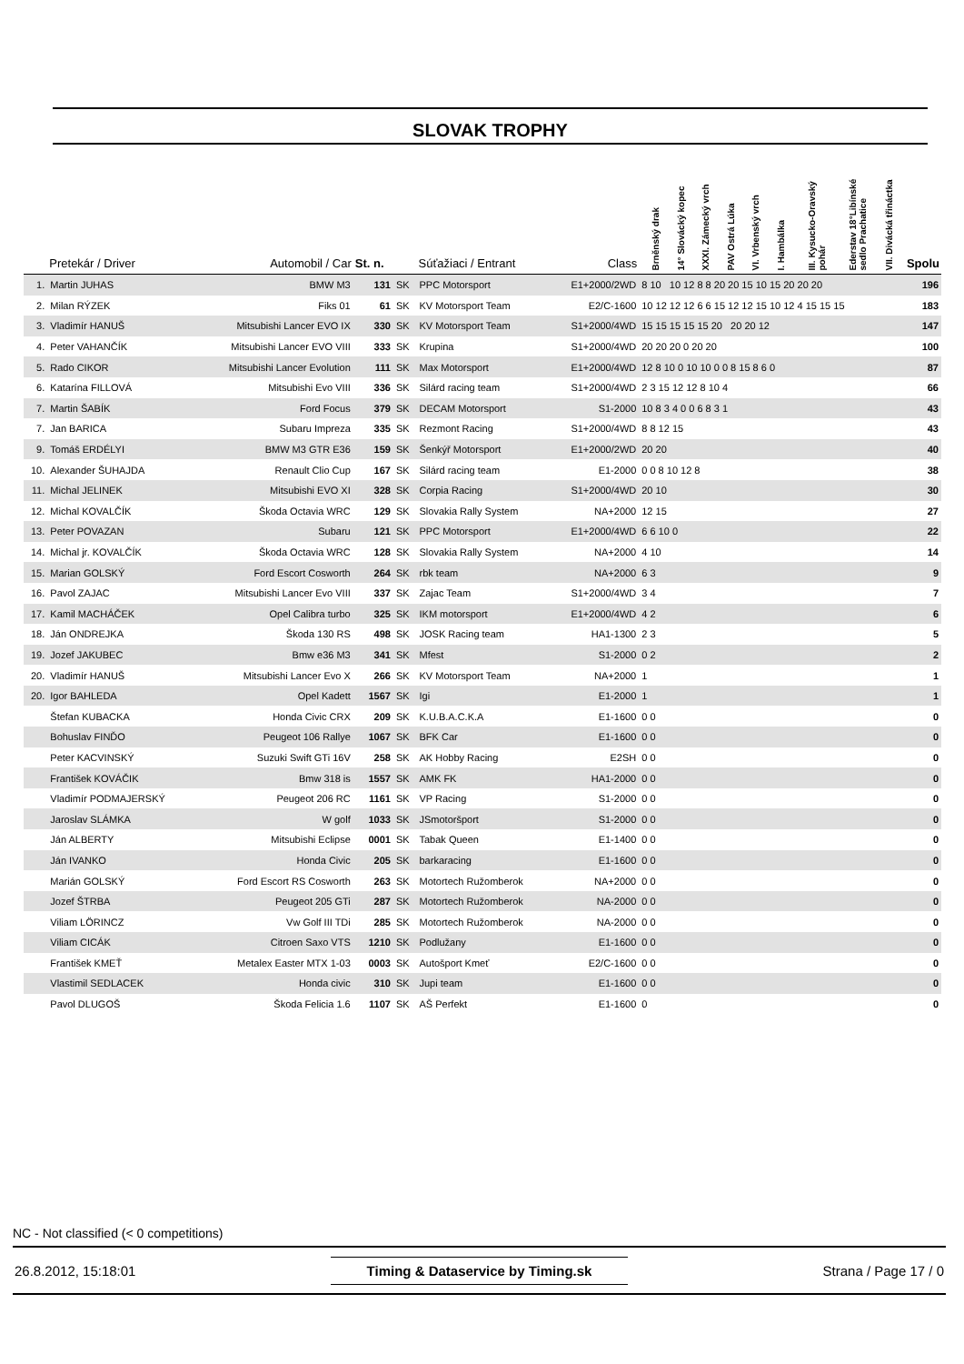SLOVAK TROPHY
| | Pretekár / Driver | Automobil / Car | St. n. | | Súťažiaci / Entrant | Class | Brněnský drak | 14° Slovácký kopec | XXXI. Zámecký vrch | PAV Ostrá Lúka | VI. Vrbenský vrch | I. Hambálka | III. Kysucko-Oravský pohár | Ederstav 18°Libínské sedlo Prachatice | VII. Divácká třináctka | Spolu |
| --- | --- | --- | --- | --- | --- | --- | --- | --- | --- | --- | --- | --- | --- | --- | --- | --- |
| 1. | Martin JUHAS | BMW M3 | 131 | SK | PPC Motorsport | E1+2000/2WD | 8 10 10 12 8 8 20 20 15 10 15 20 20 20 | | | | | | | | | 196 |
| 2. | Milan RÝZEK | Fiks 01 | 61 | SK | KV Motorsport Team | E2/C-1600 | 10 12 12 12 6 6 15 12 12 15 10 12 4 15 15 15 | | | | | | | | | 183 |
| 3. | Vladimír HANUŠ | Mitsubishi Lancer EVO IX | 330 | SK | KV Motorsport Team | S1+2000/4WD | 15 15 15 15 15 20 20 20 12 | | | | | | | | | 147 |
| 4. | Peter VAHANČÍK | Mitsubishi Lancer EVO VIII | 333 | SK | Krupina | S1+2000/4WD | 20 20 20 0 20 20 | | | | | | | | | 100 |
| 5. | Rado CIKOR | Mitsubishi Lancer Evolution | 111 | SK | Max Motorsport | E1+2000/4WD | 12 8 10 0 10 10 0 0 8 15 8 6 0 | | | | | | | | | 87 |
| 6. | Katarína FILLOVÁ | Mitsubishi Evo VIII | 336 | SK | Silárd racing team | S1+2000/4WD | 2 3 15 12 12 8 10 4 | | | | | | | | | 66 |
| 7. | Martin ŠABÍK | Ford Focus | 379 | SK | DECAM Motorsport | S1-2000 | 10 8 3 4 0 0 6 8 3 1 | | | | | | | | | 43 |
| 7. | Jan BARICA | Subaru Impreza | 335 | SK | Rezmont Racing | S1+2000/4WD | 8 8 12 15 | | | | | | | | | 43 |
| 9. | Tomáš ERDÉLYI | BMW M3 GTR E36 | 159 | SK | Šenkýř Motorsport | E1+2000/2WD | 20 20 | | | | | | | | | 40 |
| 10. | Alexander ŠUHAJDA | Renault Clio Cup | 167 | SK | Silárd racing team | E1-2000 | 0 0 8 10 12 8 | | | | | | | | | 38 |
| 11. | Michal JELINEK | Mitsubishi EVO XI | 328 | SK | Corpia Racing | S1+2000/4WD | 20 10 | | | | | | | | | 30 |
| 12. | Michal KOVALČÍK | Škoda Octavia WRC | 129 | SK | Slovakia Rally System | NA+2000 | 12 15 | | | | | | | | | 27 |
| 13. | Peter POVAZAN | Subaru | 121 | SK | PPC Motorsport | E1+2000/4WD | 6 6 10 0 | | | | | | | | | 22 |
| 14. | Michal jr. KOVALČÍK | Škoda Octavia WRC | 128 | SK | Slovakia Rally System | NA+2000 | 4 10 | | | | | | | | | 14 |
| 15. | Marian GOLSKÝ | Ford Escort Cosworth | 264 | SK | rbk team | NA+2000 | 6 3 | | | | | | | | | 9 |
| 16. | Pavol ZAJAC | Mitsubishi Lancer Evo VIII | 337 | SK | Zajac Team | S1+2000/4WD | 3 4 | | | | | | | | | 7 |
| 17. | Kamil MACHÁČEK | Opel Calibra turbo | 325 | SK | IKM motorsport | E1+2000/4WD | 4 2 | | | | | | | | | 6 |
| 18. | Ján ONDREJKA | Škoda 130 RS | 498 | SK | JOSK Racing team | HA1-1300 | 2 3 | | | | | | | | | 5 |
| 19. | Jozef JAKUBEC | Bmw e36 M3 | 341 | SK | Mfest | S1-2000 | 0 2 | | | | | | | | | 2 |
| 20. | Vladimír HANUŠ | Mitsubishi Lancer Evo X | 266 | SK | KV Motorsport Team | NA+2000 | 1 | | | | | | | | | 1 |
| 20. | Igor BAHLEDA | Opel Kadett | 1567 | SK | Igi | E1-2000 | 1 | | | | | | | | | 1 |
| | Štefan KUBACKA | Honda Civic CRX | 209 | SK | K.U.B.A.C.K.A | E1-1600 | 0 0 | | | | | | | | | 0 |
| | Bohuslav FINĎO | Peugeot 106 Rallye | 1067 | SK | BFK Car | E1-1600 | 0 0 | | | | | | | | | 0 |
| | Peter KACVINSKÝ | Suzuki Swift GTi 16V | 258 | SK | AK Hobby Racing | E2SH | 0 0 | | | | | | | | | 0 |
| | František KOVÁČIK | Bmw 318 is | 1557 | SK | AMK FK | HA1-2000 | 0 0 | | | | | | | | | 0 |
| | Vladimír PODMAJERSKÝ | Peugeot 206 RC | 1161 | SK | VP Racing | S1-2000 | 0 0 | | | | | | | | | 0 |
| | Jaroslav SLÁMKA | W golf | 1033 | SK | JSmotoršport | S1-2000 | 0 0 | | | | | | | | | 0 |
| | Ján ALBERTY | Mitsubishi Eclipse | 0001 | SK | Tabak Queen | E1-1400 | 0 0 | | | | | | | | | 0 |
| | Ján IVANKO | Honda Civic | 205 | SK | barkaracing | E1-1600 | 0 0 | | | | | | | | | 0 |
| | Marián GOLSKÝ | Ford Escort RS Cosworth | 263 | SK | Motortech Ružomberok | NA+2000 | 0 0 | | | | | | | | | 0 |
| | Jozef ŠTRBA | Peugeot 205 GTi | 287 | SK | Motortech Ružomberok | NA-2000 | 0 0 | | | | | | | | | 0 |
| | Viliam LÖRINCZ | Vw Golf III TDi | 285 | SK | Motortech Ružomberok | NA-2000 | 0 0 | | | | | | | | | 0 |
| | Viliam CICÁK | Citroen Saxo VTS | 1210 | SK | Podlužany | E1-1600 | 0 0 | | | | | | | | | 0 |
| | František KMEŤ | Metalex Easter MTX 1-03 | 0003 | SK | Autošport Kmeť | E2/C-1600 | 0 0 | | | | | | | | | 0 |
| | Vlastimil SEDLACEK | Honda civic | 310 | SK | Jupi team | E1-1600 | 0 0 | | | | | | | | | 0 |
| | Pavol DLUGOŠ | Škoda Felicia 1.6 | 1107 | SK | AŠ Perfekt | E1-1600 | 0 | | | | | | | | | 0 |
NC - Not classified (< 0 competitions)
26.8.2012, 15:18:01 Timing & Dataservice by Timing.sk Strana / Page 17 / 0